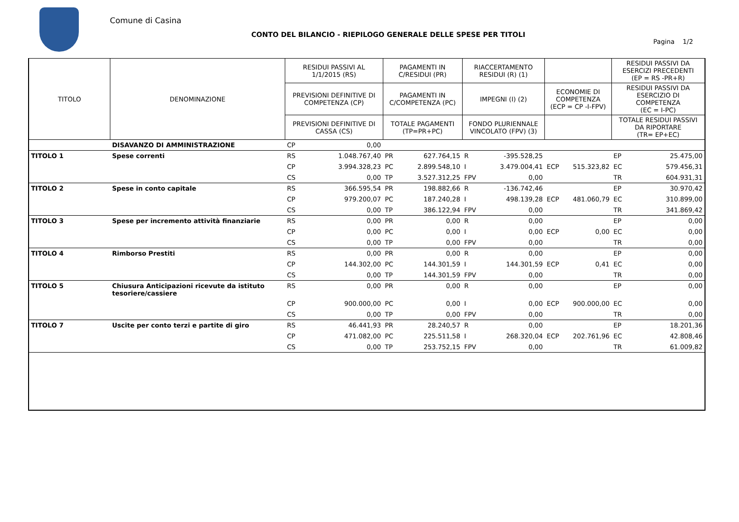Comune di Casina
CONTO DEL BILANCIO - RIEPILOGO GENERALE DELLE SPESE PER TITOLI
Pagina 1/2
| TITOLO | DENOMINAZIONE | RESIDUI PASSIVI AL 1/1/2015 (RS) | | PAGAMENTI IN C/RESIDUI (PR) | | RIACCERTAMENTO RESIDUI (R) (1) | | | | RESIDUI PASSIVI DA ESERCIZI PRECEDENTI (EP = RS -PR+R) | |
| --- | --- | --- | --- | --- | --- | --- | --- | --- | --- | --- | --- |
| | | PREVISIONI DEFINITIVE DI COMPETENZA (CP) | | PAGAMENTI IN C/COMPETENZA (PC) | | IMPEGNI (I) (2) | | ECONOMIE DI COMPETENZA (ECP = CP -I-FPV) | | RESIDUI PASSIVI DA ESERCIZIO DI COMPETENZA (EC = I-PC) | |
| | | PREVISIONI DEFINITIVE DI CASSA (CS) | | TOTALE PAGAMENTI (TP=PR+PC) | | FONDO PLURIENNALE VINCOLATO (FPV) (3) | | | | TOTALE RESIDUI PASSIVI DA RIPORTARE (TR= EP+EC) | |
| | DISAVANZO DI AMMINISTRAZIONE | CP | 0,00 | | | | | | | | |
| TITOLO 1 | Spese correnti | RS | 1.048.767,40 | PR | 627.764,15 | R | -395.528,25 | | | EP | 25.475,00 |
| | | CP | 3.994.328,23 | PC | 2.899.548,10 | I | 3.479.004,41 | ECP | 515.323,82 | EC | 579.456,31 |
| | | CS | 0,00 | TP | 3.527.312,25 | FPV | 0,00 | | | TR | 604.931,31 |
| TITOLO 2 | Spese in conto capitale | RS | 366.595,54 | PR | 198.882,66 | R | -136.742,46 | | | EP | 30.970,42 |
| | | CP | 979.200,07 | PC | 187.240,28 | I | 498.139,28 | ECP | 481.060,79 | EC | 310.899,00 |
| | | CS | 0,00 | TP | 386.122,94 | FPV | 0,00 | | | TR | 341.869,42 |
| TITOLO 3 | Spese per incremento attività finanziarie | RS | 0,00 | PR | 0,00 | R | 0,00 | | | EP | 0,00 |
| | | CP | 0,00 | PC | 0,00 | I | 0,00 | ECP | 0,00 | EC | 0,00 |
| | | CS | 0,00 | TP | 0,00 | FPV | 0,00 | | | TR | 0,00 |
| TITOLO 4 | Rimborso Prestiti | RS | 0,00 | PR | 0,00 | R | 0,00 | | | EP | 0,00 |
| | | CP | 144.302,00 | PC | 144.301,59 | I | 144.301,59 | ECP | 0,41 | EC | 0,00 |
| | | CS | 0,00 | TP | 144.301,59 | FPV | 0,00 | | | TR | 0,00 |
| TITOLO 5 | Chiusura Anticipazioni ricevute da istituto tesoriere/cassiere | RS | 0,00 | PR | 0,00 | R | 0,00 | | | EP | 0,00 |
| | | CP | 900.000,00 | PC | 0,00 | I | 0,00 | ECP | 900.000,00 | EC | 0,00 |
| | | CS | 0,00 | TP | 0,00 | FPV | 0,00 | | | TR | 0,00 |
| TITOLO 7 | Uscite per conto terzi e partite di giro | RS | 46.441,93 | PR | 28.240,57 | R | 0,00 | | | EP | 18.201,36 |
| | | CP | 471.082,00 | PC | 225.511,58 | I | 268.320,04 | ECP | 202.761,96 | EC | 42.808,46 |
| | | CS | 0,00 | TP | 253.752,15 | FPV | 0,00 | | | TR | 61.009,82 |